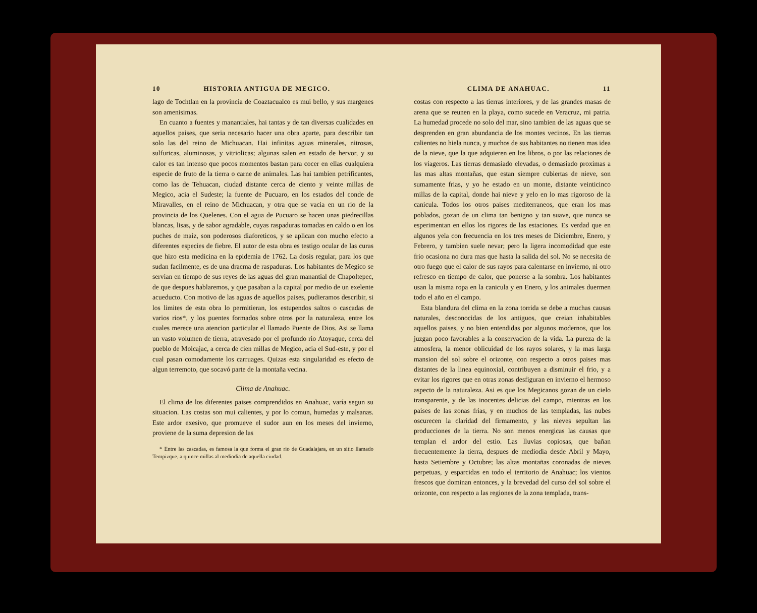10 HISTORIA ANTIGUA DE MEGICO.
lago de Tochtlan en la provincia de Coaztacualco es mui bello, y sus margenes son amenisimas.
En cuanto a fuentes y manantiales, hai tantas y de tan diversas cualidades en aquellos paises, que seria necesario hacer una obra aparte, para describir tan solo las del reino de Michuacan. Hai infinitas aguas minerales, nitrosas, sulfuricas, aluminosas, y vitriolicas; algunas salen en estado de hervor, y su calor es tan intenso que pocos momentos bastan para cocer en ellas cualquiera especie de fruto de la tierra o carne de animales. Las hai tambien petrificantes, como las de Tehuacan, ciudad distante cerca de ciento y veinte millas de Megico, acia el Sudeste; la fuente de Pucuaro, en los estados del conde de Miravalles, en el reino de Michuacan, y otra que se vacia en un rio de la provincia de los Quelenes. Con el agua de Pucuaro se hacen unas piedrecillas blancas, lisas, y de sabor agradable, cuyas raspaduras tomadas en caldo o en los puches de maiz, son poderosos diaforeticos, y se aplican con mucho efecto a diferentes especies de fiebre. El autor de esta obra es testigo ocular de las curas que hizo esta medicina en la epidemia de 1762. La dosis regular, para los que sudan facilmente, es de una dracma de raspaduras. Los habitantes de Megico se servian en tiempo de sus reyes de las aguas del gran manantial de Chapoltepec, de que despues hablaremos, y que pasaban a la capital por medio de un exelente acueducto. Con motivo de las aguas de aquellos paises, pudieramos describir, si los limites de esta obra lo permitieran, los estupendos saltos o cascadas de varios rios*, y los puentes formados sobre otros por la naturaleza, entre los cuales merece una atencion particular el llamado Puente de Dios. Asi se llama un vasto volumen de tierra, atravesado por el profundo rio Atoyaque, cerca del pueblo de Molcajac, a cerca de cien millas de Megico, acia el Sud-este, y por el cual pasan comodamente los carruages. Quizas esta singularidad es efecto de algun terremoto, que socavó parte de la montaña vecina.
Clima de Anahuac.
El clima de los diferentes paises comprendidos en Anahuac, varía segun su situacion. Las costas son mui calientes, y por lo comun, humedas y malsanas. Este ardor exesivo, que promueve el sudor aun en los meses del invierno, proviene de la suma depresion de las
* Entre las cascadas, es famosa la que forma el gran rio de Guadalajara, en un sitio llamado Tempizque, a quince millas al mediodia de aquella ciudad.
CLIMA DE ANAHUAC. 11
costas con respecto a las tierras interiores, y de las grandes masas de arena que se reunen en la playa, como sucede en Veracruz, mi patria. La humedad procede no solo del mar, sino tambien de las aguas que se desprenden en gran abundancia de los montes vecinos. En las tierras calientes no hiela nunca, y muchos de sus habitantes no tienen mas idea de la nieve, que la que adquieren en los libros, o por las relaciones de los viageros. Las tierras demasiado elevadas, o demasiado proximas a las mas altas montañas, que estan siempre cubiertas de nieve, son sumamente frias, y yo he estado en un monte, distante veinticinco millas de la capital, donde hai nieve y yelo en lo mas rigoroso de la canicula. Todos los otros paises mediterraneos, que eran los mas poblados, gozan de un clima tan benigno y tan suave, que nunca se esperimentan en ellos los rigores de las estaciones. Es verdad que en algunos yela con frecuencia en los tres meses de Diciembre, Enero, y Febrero, y tambien suele nevar; pero la ligera incomodidad que este frio ocasiona no dura mas que hasta la salida del sol. No se necesita de otro fuego que el calor de sus rayos para calentarse en invierno, ni otro refresco en tiempo de calor, que ponerse a la sombra. Los habitantes usan la misma ropa en la canicula y en Enero, y los animales duermen todo el año en el campo.
Esta blandura del clima en la zona torrida se debe a muchas causas naturales, desconocidas de los antiguos, que creian inhabitables aquellos paises, y no bien entendidas por algunos modernos, que los juzgan poco favorables a la conservacion de la vida. La pureza de la atmosfera, la menor oblicuidad de los rayos solares, y la mas larga mansion del sol sobre el orizonte, con respecto a otros paises mas distantes de la linea equinoxial, contribuyen a disminuir el frio, y a evitar los rigores que en otras zonas desfiguran en invierno el hermoso aspecto de la naturaleza. Asi es que los Megicanos gozan de un cielo transparente, y de las inocentes delicias del campo, mientras en los paises de las zonas frias, y en muchos de las templadas, las nubes oscurecen la claridad del firmamento, y las nieves sepultan las producciones de la tierra. No son menos energicas las causas que templan el ardor del estio. Las lluvias copiosas, que bañan frecuentemente la tierra, despues de mediodia desde Abril y Mayo, hasta Setiembre y Octubre; las altas montañas coronadas de nieves perpetuas, y esparcidas en todo el territorio de Anahuac; los vientos frescos que dominan entonces, y la brevedad del curso del sol sobre el orizonte, con respecto a las regiones de la zona templada, trans-